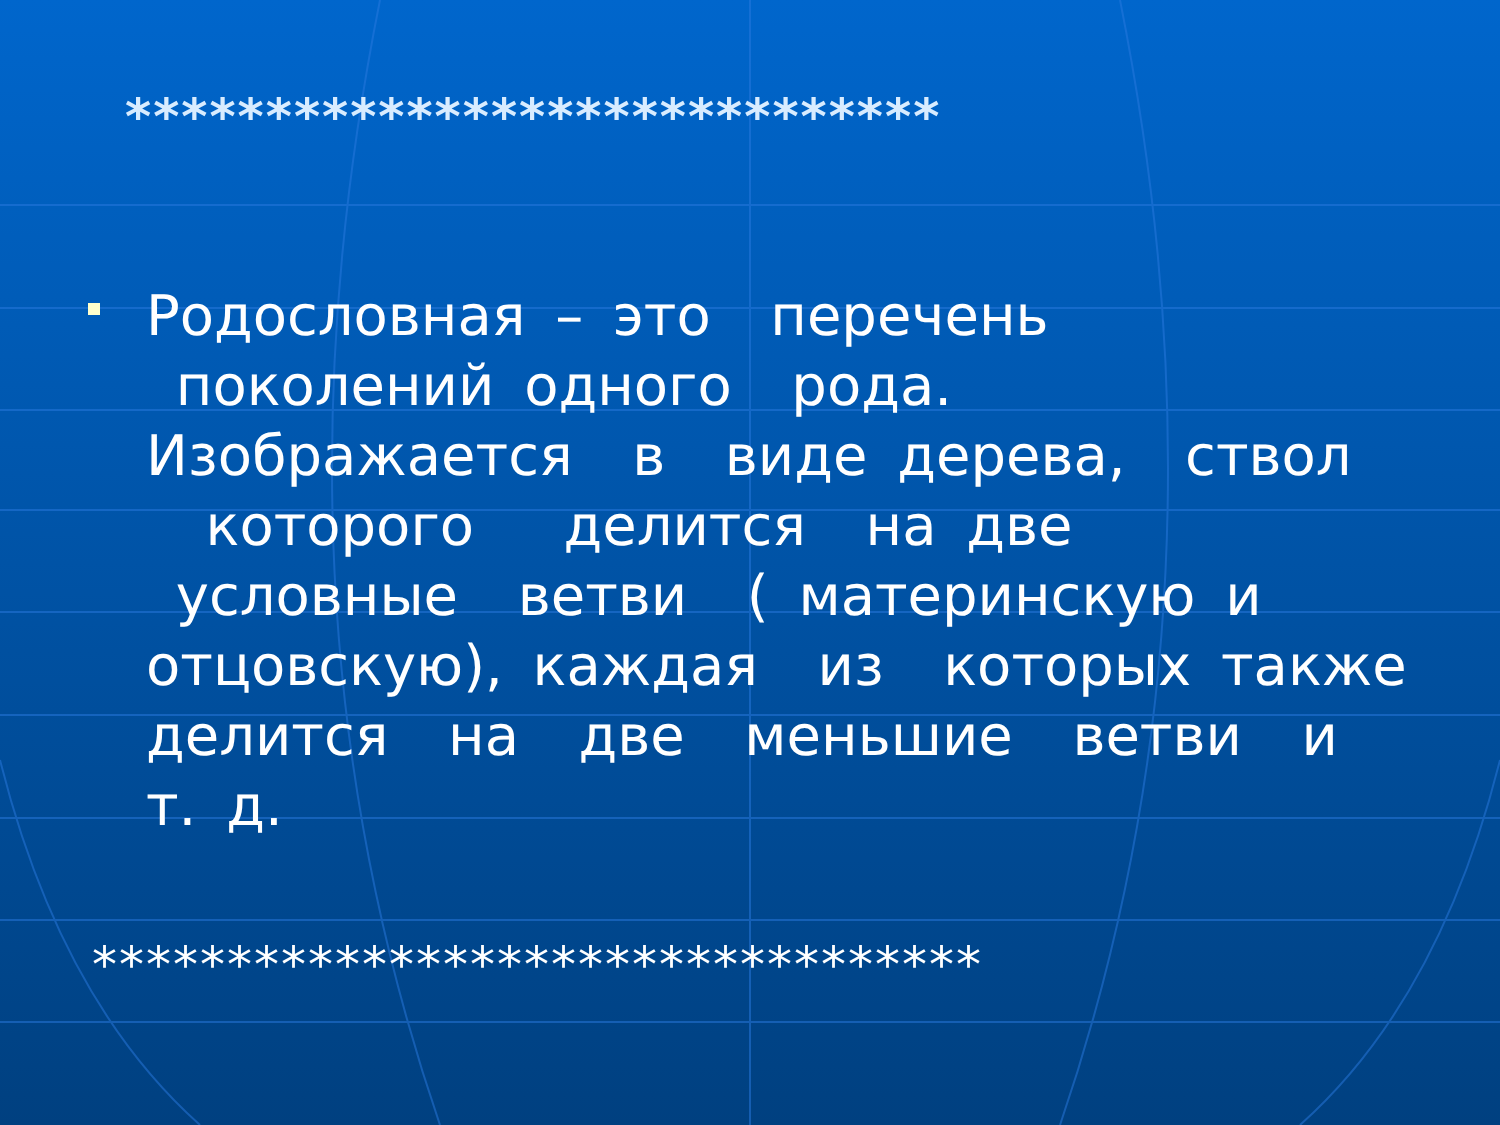*****************************
Родословная – это перечень поколений одного рода. Изображается в виде дерева, ствол которого делится на две условные ветви ( материнскую и отцовскую), каждая из которых также делится на две меньшие ветви и т. д.
*********************************